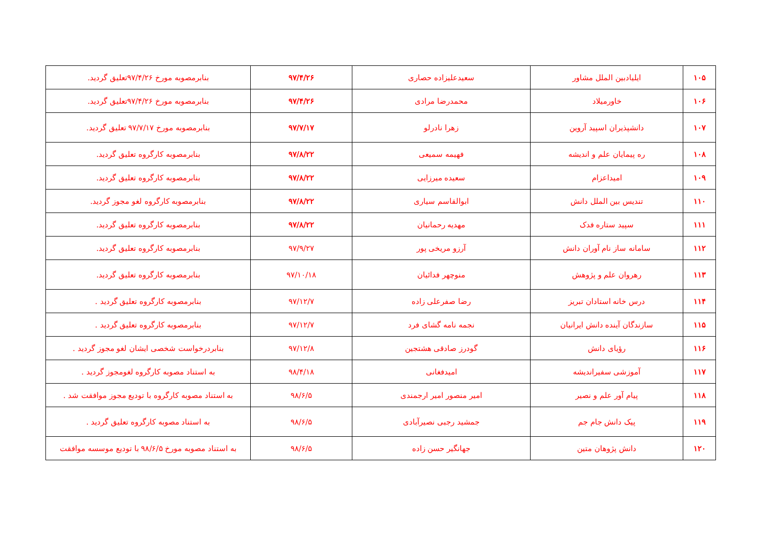| ۱۰۵ | ایلیادبین الملل مشاور | سعیدعلیزاده حصاری | ۹۷/۴/۲۶ | بنابرمصوبه مورخ ۹۷/۴/۲۶تعلیق گردید. |
| ۱۰۶ | خاورمیلاد | محمدرضا مرادی | ۹۷/۴/۲۶ | بنابرمصوبه مورخ ۹۷/۴/۲۶تعلیق گردید. |
| ۱۰۷ | دانشپذیران اسپید آروین | زهرا نادرلو | ۹۷/۷/۱۷ | بنابرمصوبه مورخ ۹۷/۷/۱۷ تعلیق گردید. |
| ۱۰۸ | ره پیمایان علم و اندیشه | فهیمه سمیعی | ۹۷/۸/۲۲ | بنابرمصوبه کارگروه تعلیق گردید. |
| ۱۰۹ | امیداعزام | سعیده میرزایی | ۹۷/۸/۲۲ | بنابرمصوبه کارگروه تعلیق گردید. |
| ۱۱۰ | تندیس بین الملل دانش | ابوالقاسم سیاری | ۹۷/۸/۲۲ | بنابرمصوبه کارگروه لغو مجوز گردید. |
| ۱۱۱ | سپید ستاره فدک | مهدیه رحمانیان | ۹۷/۸/۲۲ | بنابرمصوبه کارگروه تعلیق گردید. |
| ۱۱۲ | سامانه ساز نام آوران دانش | آرزو مریخی پور | ۹۷/۹/۲۷ | بنابرمصوبه کارگروه تعلیق گردید. |
| ۱۱۳ | رهروان علم و پژوهش | منوچهر فدائیان | ۹۷/۱۰/۱۸ | بنابرمصوبه کارگروه تعلیق گردید. |
| ۱۱۴ | درس خانه استادان تبریز | رضا صفرعلی زاده | ۹۷/۱۲/۷ | بنابرمصوبه کارگروه تعلیق گردید . |
| ۱۱۵ | سازندگان آینده دانش ایرانیان | نجمه نامه گشای فرد | ۹۷/۱۲/۷ | بنابرمصوبه کارگروه تعلیق گردید . |
| ۱۱۶ | رؤیای دانش | گودرز صادقی هشتجین | ۹۷/۱۲/۸ | بنابردرخواست شخصی ایشان لغو مجوز گردید . |
| ۱۱۷ | آموزشی سفیراندیشه | امیدفغانی | ۹۸/۴/۱۸ | به استناد مصوبه کارگروه لغومجوز گردید . |
| ۱۱۸ | پیام آور علم و نصیر | امیر منصور امیر ارجمندی | ۹۸/۶/۵ | به استناد مصوبه کارگروه با تودیع مجوز موافقت شد . |
| ۱۱۹ | پیک دانش جام جم | جمشید رجبی نصیرآبادی | ۹۸/۶/۵ | به استناد مصوبه کارگروه تعلیق گردید . |
| ۱۲۰ | دانش پژوهان متین | جهانگیر حسن زاده | ۹۸/۶/۵ | به استناد مصوبه مورخ ۹۸/۶/۵ با تودیع موسسه موافقت |